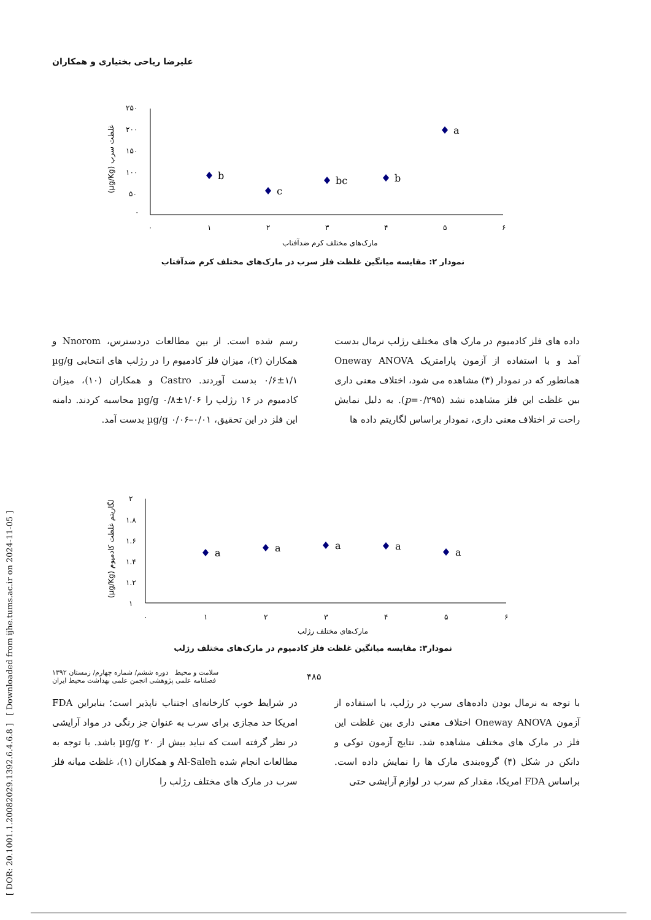علیرضا ریاحی بختیاری و همکاران
(µg/Kg) غلظت سرب
۲۵۰
۲۰۰
۱۵۰
۱۰۰
۵۰
۰
۰
۱
۲
۳
۴
۵
۶
مارک‌های مختلف کرم ضدآفتاب
b
c
bc
b
a
نمودار ۲: مقایسه میانگین غلظت فلز سرب در مارک‌های مختلف کرم ضدآفتاب
داده های فلز کادمیوم در مارک های مختلف رژلب نرمال بدست آمد و با استفاده از آزمون پارامتریک Oneway ANOVA همانطور که در نمودار (۳) مشاهده می شود، اختلاف معنی داری بین غلظت این فلز مشاهده نشد (p=۰/۲۹۵). به دلیل نمایش راحت تر اختلاف معنی داری، نمودار براساس لگاریتم داده ها
رسم شده است. از بین مطالعات دردسترس، Nnorom و همکاران (۲)، میزان فلز کادمیوم را در رژلب های انتخابی µg/g ۰/۶±۱/۱ بدست آوردند. Castro و همکاران (۱۰)، میزان کادمیوم در ۱۶ رژلب را µg/g ۰/۸±۱/۰۶ محاسبه کردند. دامنه این فلز در این تحقیق، µg/g ۰/۰۶–۰/۰۱ بدست آمد.
(µg/Kg) لگاریتم غلظت کادمیوم
۲
۱.۸
۱.۶
۱.۴
۱.۲
۱
۰
۱
۲
۳
۴
۵
۶
مارک‌های مختلف رژلب
a
a
a
a
a
نمودار۳: مقایسه میانگین غلظت فلز کادمیوم در مارک‌های مختلف رژلب
با توجه به نرمال بودن داده‌های سرب در رژلب، با استفاده از آزمون Oneway ANOVA اختلاف معنی داری بین غلظت این فلز در مارک های مختلف مشاهده شد. نتایج آزمون توکی و دانکن در شکل (۴) گروه‌بندی مارک ها را نمایش داده است. براساس FDA امریکا، مقدار کم سرب در لوازم آرایشی حتی
در شرایط خوب کارخانه‌ای اجتناب ناپذیر است؛ بنابراین FDA امریکا حد مجازی برای سرب به عنوان جز رنگی در مواد آرایشی در نظر گرفته است که نباید بیش از µg/g ۲۰ باشد. با توجه به مطالعات انجام شده Al-Saleh و همکاران (۱)، غلظت میانه فلز سرب در مارک های مختلف رژلب را
[ DOR: 20.1001.1.20082029.1392.6.4.6.8 ] [ Downloaded from ijhe.tums.ac.ir on 2024-11-05 ]
سلامت و محیط دوره ششم/ شماره چهارم/ زمستان ۱۳۹۲
فصلنامه علمی پژوهشی انجمن علمی بهداشت محیط ایران
۴۸۵